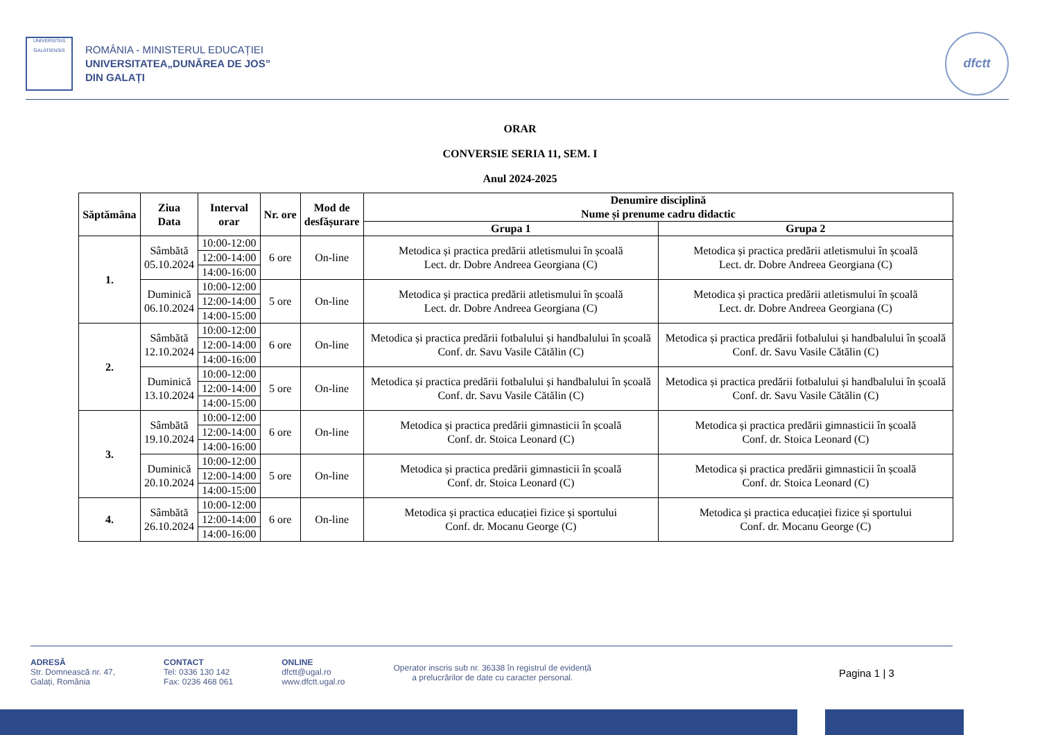UNIVERSITAS
GALATIENSIS
ROMÂNIA - MINISTERUL EDUCAȚIEI
UNIVERSITATEA„DUNĂREA DE JOS”
DIN GALAȚI
dfctt
ORAR
CONVERSIE SERIA 11, SEM. I
Anul 2024-2025
| Săptămâna | Ziua Data | Interval orar | Nr. ore | Mod de desfășurare | Denumire disciplină Nume și prenume cadru didactic | |
| --- | --- | --- | --- | --- | --- | --- |
| | | | | | Grupa 1 | Grupa 2 |
| 1. | Sâmbătă 05.10.2024 | 10:00-12:00 | 6 ore | On-line | Metodica și practica predării atletismului în școală Lect. dr. Dobre Andreea Georgiana (C) | Metodica și practica predării atletismului în școală Lect. dr. Dobre Andreea Georgiana (C) |
| | | 12:00-14:00 | | | | |
| | | 14:00-16:00 | | | | |
| | Duminică 06.10.2024 | 10:00-12:00 | 5 ore | On-line | Metodica și practica predării atletismului în școală Lect. dr. Dobre Andreea Georgiana (C) | Metodica și practica predării atletismului în școală Lect. dr. Dobre Andreea Georgiana (C) |
| | | 12:00-14:00 | | | | |
| | | 14:00-15:00 | | | | |
| 2. | Sâmbătă 12.10.2024 | 10:00-12:00 | 6 ore | On-line | Metodica și practica predării fotbalului și handbalului în școală Conf. dr. Savu Vasile Cătălin (C) | Metodica și practica predării fotbalului și handbalului în școală Conf. dr. Savu Vasile Cătălin (C) |
| | | 12:00-14:00 | | | | |
| | | 14:00-16:00 | | | | |
| | Duminică 13.10.2024 | 10:00-12:00 | 5 ore | On-line | Metodica și practica predării fotbalului și handbalului în școală Conf. dr. Savu Vasile Cătălin (C) | Metodica și practica predării fotbalului și handbalului în școală Conf. dr. Savu Vasile Cătălin (C) |
| | | 12:00-14:00 | | | | |
| | | 14:00-15:00 | | | | |
| 3. | Sâmbătă 19.10.2024 | 10:00-12:00 | 6 ore | On-line | Metodica și practica predării gimnasticii în școală Conf. dr. Stoica Leonard (C) | Metodica și practica predării gimnasticii în școală Conf. dr. Stoica Leonard (C) |
| | | 12:00-14:00 | | | | |
| | | 14:00-16:00 | | | | |
| | Duminică 20.10.2024 | 10:00-12:00 | 5 ore | On-line | Metodica și practica predării gimnasticii în școală Conf. dr. Stoica Leonard (C) | Metodica și practica predării gimnasticii în școală Conf. dr. Stoica Leonard (C) |
| | | 12:00-14:00 | | | | |
| | | 14:00-15:00 | | | | |
| 4. | Sâmbătă 26.10.2024 | 10:00-12:00 | 6 ore | On-line | Metodica și practica educației fizice și sportului Conf. dr. Mocanu George (C) | Metodica și practica educației fizice și sportului Conf. dr. Mocanu George (C) |
| | | 12:00-14:00 | | | | |
| | | 14:00-16:00 | | | | |
ADRESĂ
Str. Domnească nr. 47,
Galați, România
CONTACT
Tel: 0336 130 142
Fax: 0236 468 061
ONLINE
dfctt@ugal.ro
www.dfctt.ugal.ro
Operator inscris sub nr. 36338 în registrul de evidență
a prelucrărilor de date cu caracter personal.
Pagina 1 | 3